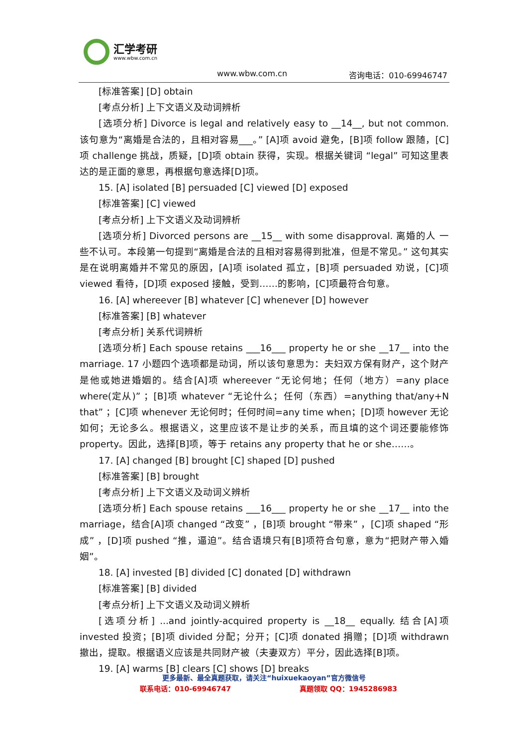汇学考研
www.wbw.com.cn
www.wbw.com.cn 咨询电话：010-69946747
[标准答案] [D] obtain
[考点分析] 上下文语义及动词辨析
[选项分析] Divorce is legal and relatively easy to __14__, but not common. 该句意为“离婚是合法的，且相对容易___。” [A]项 avoid 避免，[B]项 follow 跟随，[C]项 challenge 挑战，质疑，[D]项 obtain 获得，实现。根据关键词 “legal” 可知这里表达的是正面的意思，再根据句意选择[D]项。
15. [A] isolated [B] persuaded [C] viewed [D] exposed
[标准答案] [C] viewed
[考点分析] 上下文语义及动词辨析
[选项分析] Divorced persons are __15__ with some disapproval. 离婚的人 一些不认可。本段第一句提到“离婚是合法的且相对容易得到批准，但是不常见。” 这句其实是在说明离婚并不常见的原因，[A]项 isolated 孤立，[B]项 persuaded 劝说，[C]项 viewed 看待，[D]项 exposed 接触，受到……的影响，[C]项最符合句意。
16. [A] whereever [B] whatever [C] whenever [D] however
[标准答案] [B] whatever
[考点分析] 关系代词辨析
[选项分析] Each spouse retains ___16___ property he or she __17__ into the marriage. 17 小题四个选项都是动词，所以该句意思为：夫妇双方保有财产，这个财产是他或她进婚姻的。结合[A]项 whereever “无论何地；任何（地方）=any place where(定从)” ；[B]项 whatever “无论什么；任何（东西）=anything that/any+N that” ；[C]项 whenever 无论何时；任何时间=any time when；[D]项 however 无论如何；无论多么。根据语义，这里应该不是让步的关系，而且填的这个词还要能修饰 property。因此，选择[B]项，等于 retains any property that he or she……。
17. [A] changed [B] brought [C] shaped [D] pushed
[标准答案] [B] brought
[考点分析] 上下文语义及动词义辨析
[选项分析] Each spouse retains ___16___ property he or she __17__ into the marriage，结合[A]项 changed “改变” ，[B]项 brought “带来” ，[C]项 shaped “形成” ，[D]项 pushed “推，逼迫”。结合语境只有[B]项符合句意，意为“把财产带入婚姻”。
18. [A] invested [B] divided [C] donated [D] withdrawn
[标准答案] [B] divided
[考点分析] 上下文语义及动词义辨析
[选项分析] ...and jointly-acquired property is __18__ equally. 结合[A]项 invested 投资；[B]项 divided 分配；分开；[C]项 donated 捐赠；[D]项 withdrawn 撤出，提取。根据语义应该是共同财产被（夫妻双方）平分，因此选择[B]项。
19. [A] warms [B] clears [C] shows [D] breaks
更多最新、最全真题获取，请关注“huixuekaoyan”官方微信号
联系电话：010-69946747 真题领取 QQ：1945286983